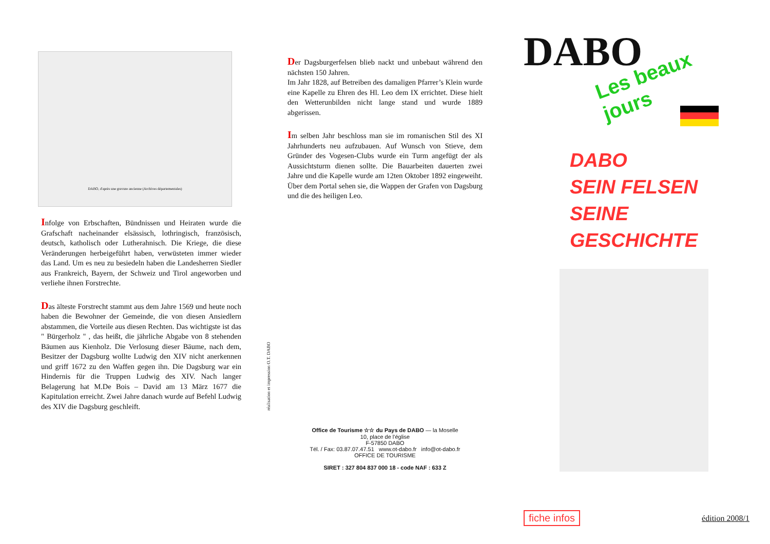DABO, d'après une gravure ancienne (Archives départementales)
Infolge von Erbschaften, Bündnissen und Heiraten wurde die Grafschaft nacheinander elsässisch, lothringisch, französisch, deutsch, katholisch oder Lutherahnisch. Die Kriege, die diese Veränderungen herbeigeführt haben, verwüsteten immer wieder das Land. Um es neu zu besiedeln haben die Landesherren Siedler aus Frankreich, Bayern, der Schweiz und Tirol angeworben und verliehe ihnen Forstrechte.
Das älteste Forstrecht stammt aus dem Jahre 1569 und heute noch haben die Bewohner der Gemeinde, die von diesen Ansiedlern abstammen, die Vorteile aus diesen Rechten. Das wichtigste ist das " Bürgerholz " , das heißt, die jährliche Abgabe von 8 stehenden Bäumen aus Kienholz. Die Verlosung dieser Bäume, nach dem, Besitzer der Dagsburg wollte Ludwig den XIV nicht anerkennen und griff 1672 zu den Waffen gegen ihn. Die Dagsburg war ein Hindernis für die Truppen Ludwig des XIV. Nach langer Belagerung hat M.De Bois – David am 13 März 1677 die Kapitulation erreicht. Zwei Jahre danach wurde auf Befehl Ludwig des XIV die Dagsburg geschleift.
Der Dagsburgerfelsen blieb nackt und unbebaut während den nächsten 150 Jahren.
Im Jahr 1828, auf Betreiben des damaligen Pfarrer’s Klein wurde eine Kapelle zu Ehren des Hl. Leo dem IX errichtet. Diese hielt den Wetterunbilden nicht lange stand und wurde 1889 abgerissen.
Im selben Jahr beschloss man sie im romanischen Stil des XI Jahrhunderts neu aufzubauen. Auf Wunsch von Stieve, dem Gründer des Vogesen-Clubs wurde ein Turm angefügt der als Aussichtsturm dienen sollte. Die Bauarbeiten dauerten zwei Jahre und die Kapelle wurde am 12ten Oktober 1892 eingeweiht. Über dem Portal sehen sie, die Wappen der Grafen von Dagsburg und die des heiligen Leo.
réalisation et impression O.T. DABO
Office de Tourisme ☆☆ du Pays de DABO — la Moselle
10, place de l'église
F-57850 DABO
Tél. / Fax: 03.87.07.47.51 www.ot-dabo.fr info@ot-dabo.fr
OFFICE DE TOURISME
SIRET : 327 804 837 000 18 - code NAF : 633 Z
DABO
Les beaux jours
DABO
SEIN FELSEN
SEINE GESCHICHTE
fiche infos édition 2008/1